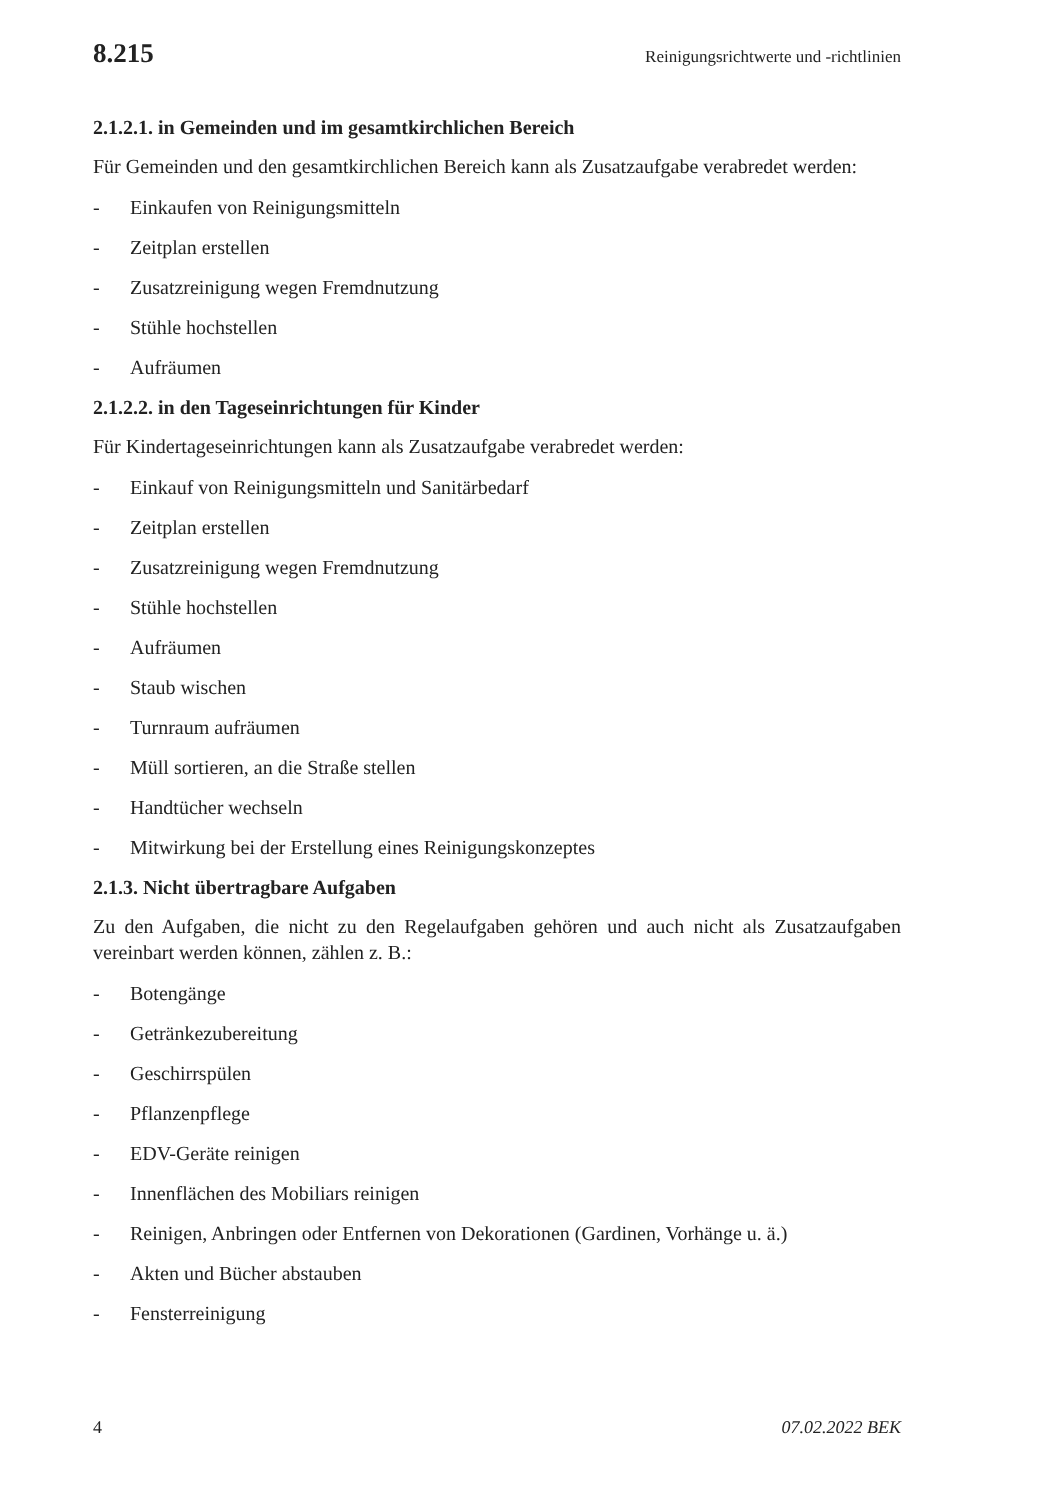8.215 Reinigungsrichtwerte und -richtlinien
2.1.2.1. in Gemeinden und im gesamtkirchlichen Bereich
Für Gemeinden und den gesamtkirchlichen Bereich kann als Zusatzaufgabe verabredet werden:
- Einkaufen von Reinigungsmitteln
- Zeitplan erstellen
- Zusatzreinigung wegen Fremdnutzung
- Stühle hochstellen
- Aufräumen
2.1.2.2. in den Tageseinrichtungen für Kinder
Für Kindertageseinrichtungen kann als Zusatzaufgabe verabredet werden:
- Einkauf von Reinigungsmitteln und Sanitärbedarf
- Zeitplan erstellen
- Zusatzreinigung wegen Fremdnutzung
- Stühle hochstellen
- Aufräumen
- Staub wischen
- Turnraum aufräumen
- Müll sortieren, an die Straße stellen
- Handtücher wechseln
- Mitwirkung bei der Erstellung eines Reinigungskonzeptes
2.1.3. Nicht übertragbare Aufgaben
Zu den Aufgaben, die nicht zu den Regelaufgaben gehören und auch nicht als Zusatzaufgaben vereinbart werden können, zählen z. B.:
- Botengänge
- Getränkezubereitung
- Geschirrspülen
- Pflanzenpflege
- EDV-Geräte reinigen
- Innenflächen des Mobiliars reinigen
- Reinigen, Anbringen oder Entfernen von Dekorationen (Gardinen, Vorhänge u. ä.)
- Akten und Bücher abstauben
- Fensterreinigung
4 07.02.2022 BEK